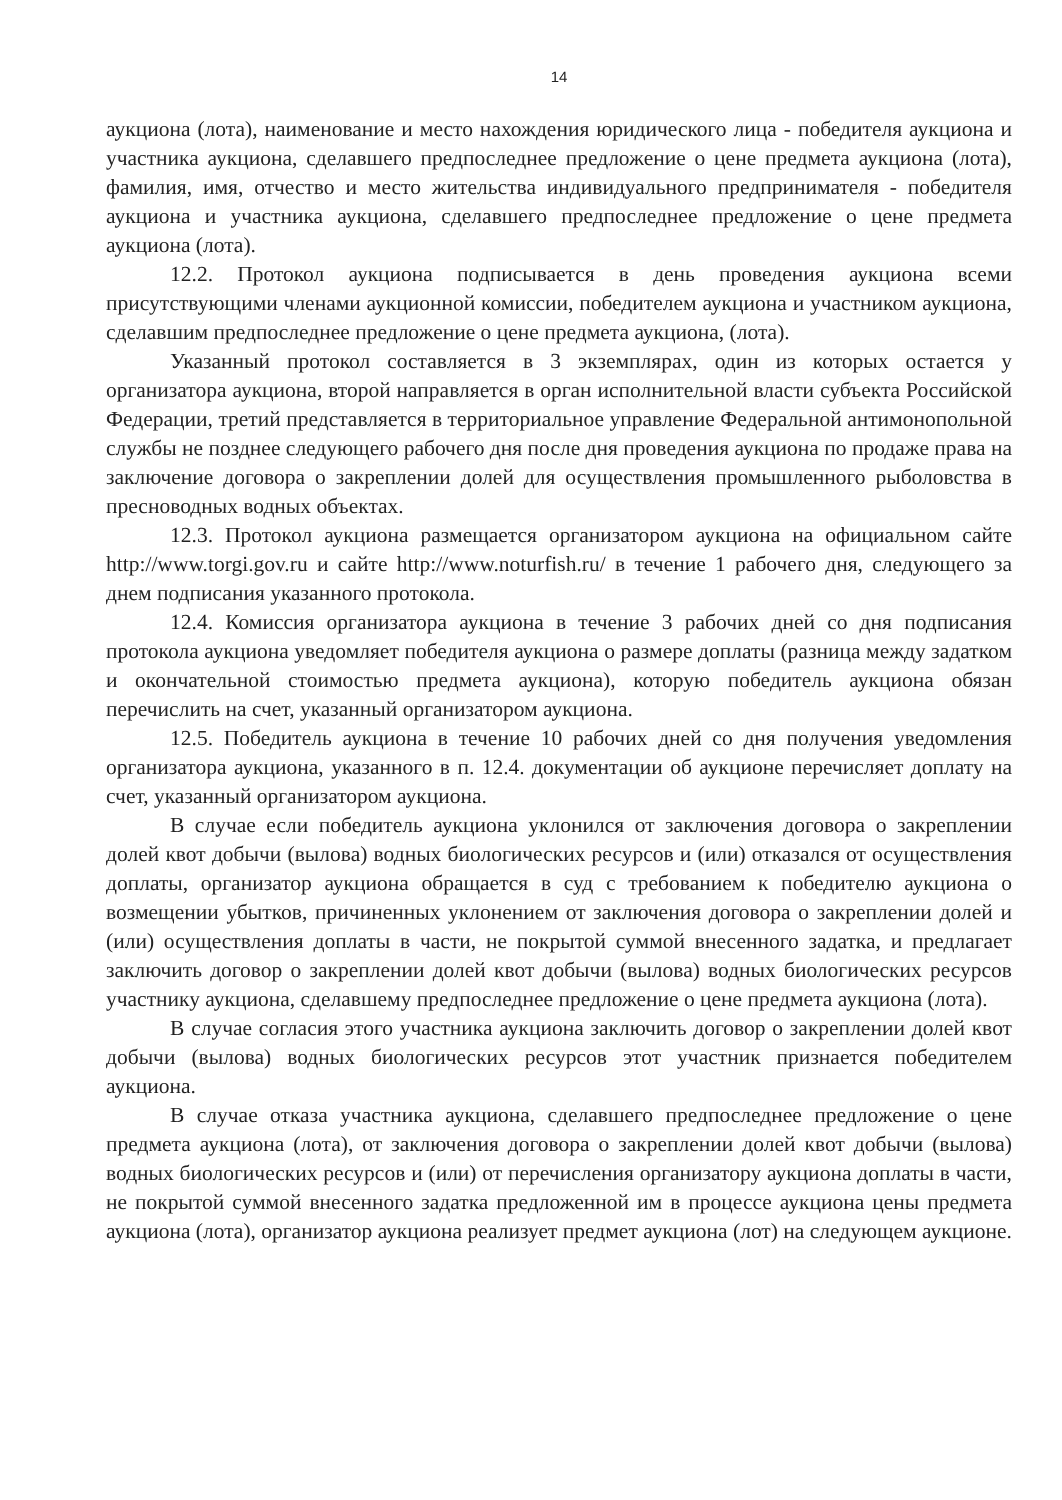14
аукциона (лота), наименование и место нахождения юридического лица - победителя аукциона и участника аукциона, сделавшего предпоследнее предложение о цене предмета аукциона (лота), фамилия, имя, отчество и место жительства индивидуального предпринимателя - победителя аукциона и участника аукциона, сделавшего предпоследнее предложение о цене предмета аукциона (лота).
12.2. Протокол аукциона подписывается в день проведения аукциона всеми присутствующими членами аукционной комиссии, победителем аукциона и участником аукциона, сделавшим предпоследнее предложение о цене предмета аукциона, (лота).
Указанный протокол составляется в 3 экземплярах, один из которых остается у организатора аукциона, второй направляется в орган исполнительной власти субъекта Российской Федерации, третий представляется в территориальное управление Федеральной антимонопольной службы не позднее следующего рабочего дня после дня проведения аукциона по продаже права на заключение договора о закреплении долей для осуществления промышленного рыболовства в пресноводных водных объектах.
12.3. Протокол аукциона размещается организатором аукциона на официальном сайте http://www.torgi.gov.ru и сайте http://www.noturfish.ru/ в течение 1 рабочего дня, следующего за днем подписания указанного протокола.
12.4. Комиссия организатора аукциона в течение 3 рабочих дней со дня подписания протокола аукциона уведомляет победителя аукциона о размере доплаты (разница между задатком и окончательной стоимостью предмета аукциона), которую победитель аукциона обязан перечислить на счет, указанный организатором аукциона.
12.5. Победитель аукциона в течение 10 рабочих дней со дня получения уведомления организатора аукциона, указанного в п. 12.4. документации об аукционе перечисляет доплату на счет, указанный организатором аукциона.
В случае если победитель аукциона уклонился от заключения договора о закреплении долей квот добычи (вылова) водных биологических ресурсов и (или) отказался от осуществления доплаты, организатор аукциона обращается в суд с требованием к победителю аукциона о возмещении убытков, причиненных уклонением от заключения договора о закреплении долей и (или) осуществления доплаты в части, не покрытой суммой внесенного задатка, и предлагает заключить договор о закреплении долей квот добычи (вылова) водных биологических ресурсов участнику аукциона, сделавшему предпоследнее предложение о цене предмета аукциона (лота).
В случае согласия этого участника аукциона заключить договор о закреплении долей квот добычи (вылова) водных биологических ресурсов этот участник признается победителем аукциона.
В случае отказа участника аукциона, сделавшего предпоследнее предложение о цене предмета аукциона (лота), от заключения договора о закреплении долей квот добычи (вылова) водных биологических ресурсов и (или) от перечисления организатору аукциона доплаты в части, не покрытой суммой внесенного задатка предложенной им в процессе аукциона цены предмета аукциона (лота), организатор аукциона реализует предмет аукциона (лот) на следующем аукционе.